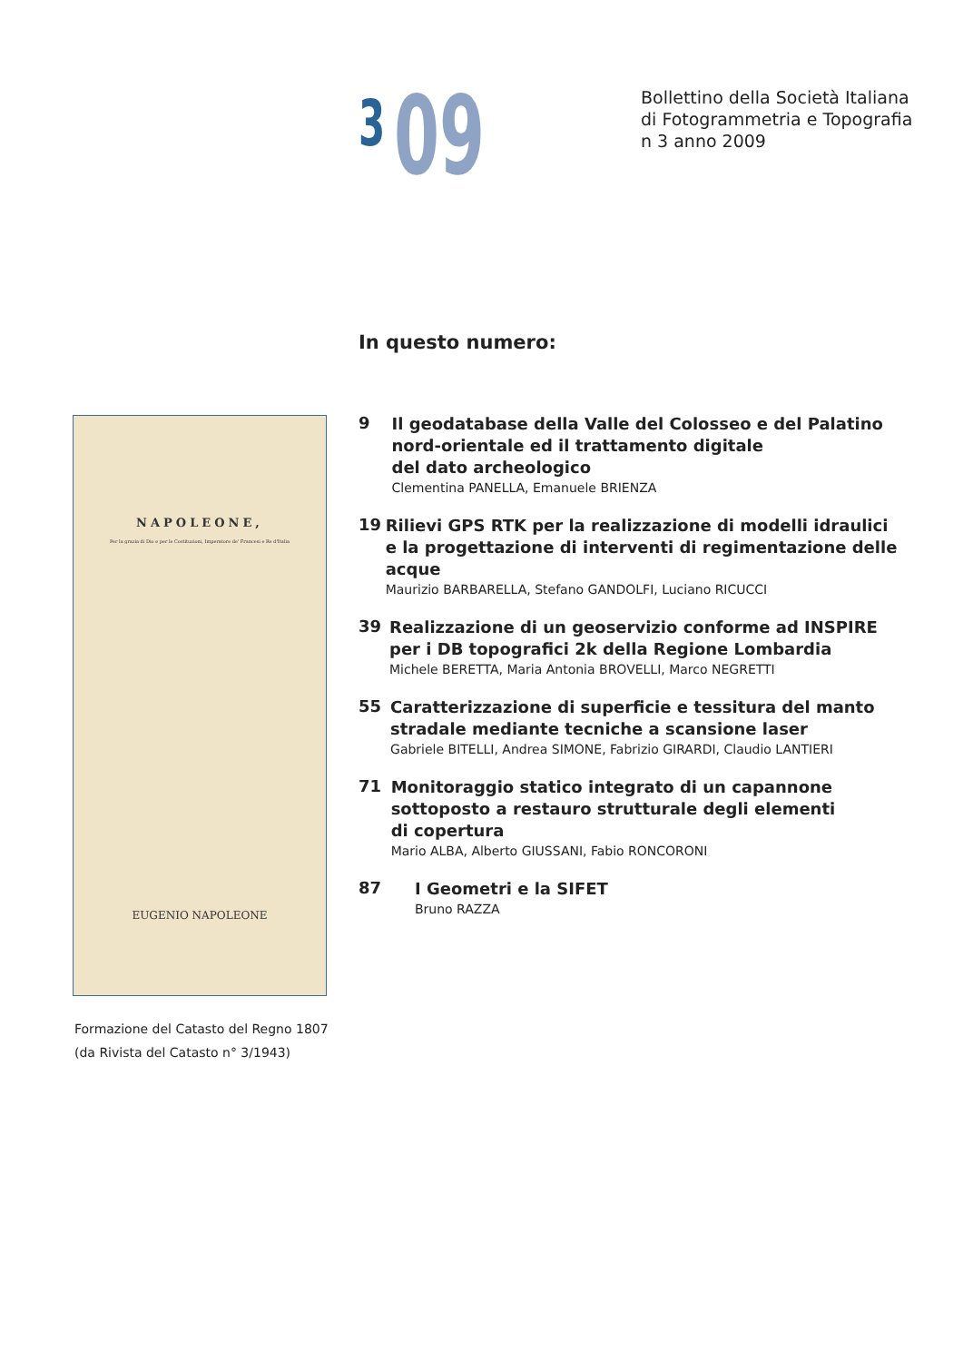3
09
Bollettino della Società Italiana
di Fotogrammetria e Topografia
n 3 anno 2009
In questo numero:
NAPOLEONE,
Per la grazia di Dio e per le Costituzioni, Imperatore de' Francesi e Re d'Italia
EUGENIO NAPOLEONE
Formazione del Catasto del Regno 1807
(da Rivista del Catasto n° 3/1943)
9
Il geodatabase della Valle del Colosseo e del Palatino nord-orientale ed il trattamento digitale
del dato archeologico
Clementina PANELLA, Emanuele BRIENZA
19
Rilievi GPS RTK per la realizzazione di modelli idraulici e la progettazione di interventi di regimentazione delle acque
Maurizio BARBARELLA, Stefano GANDOLFI, Luciano RICUCCI
39
Realizzazione di un geoservizio conforme ad INSPIRE per i DB topografici 2k della Regione Lombardia
Michele BERETTA, Maria Antonia BROVELLI, Marco NEGRETTI
55
Caratterizzazione di superficie e tessitura del manto stradale mediante tecniche a scansione laser
Gabriele BITELLI, Andrea SIMONE, Fabrizio GIRARDI, Claudio LANTIERI
71
Monitoraggio statico integrato di un capannone sottoposto a restauro strutturale degli elementi
di copertura
Mario ALBA, Alberto GIUSSANI, Fabio RONCORONI
87
I Geometri e la SIFET
Bruno RAZZA